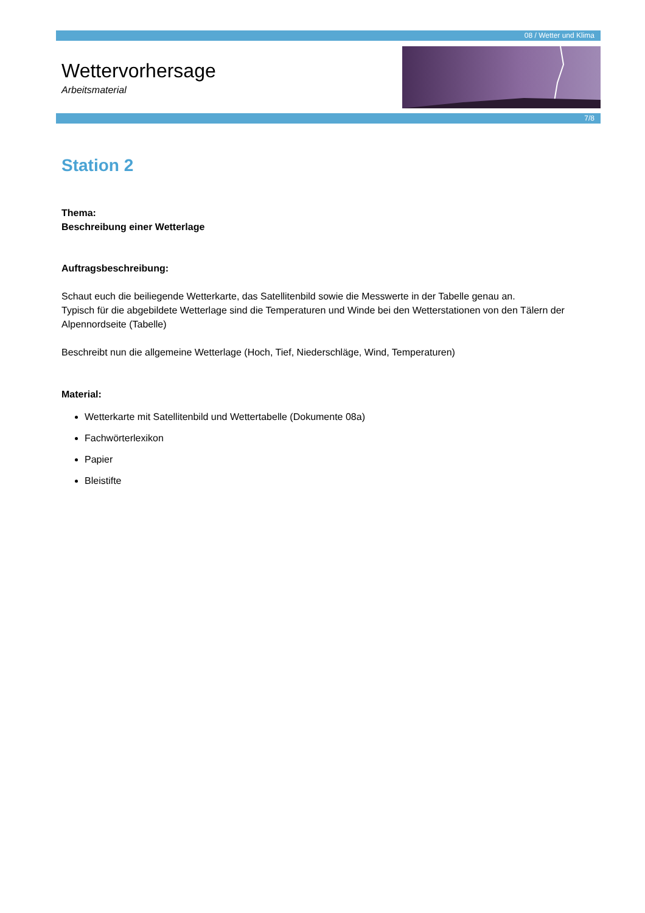08 / Wetter und Klima
7/8
Wettervorhersage
Arbeitsmaterial
Station 2
Thema:
Beschreibung einer Wetterlage
Auftragsbeschreibung:
Schaut euch die beiliegende Wetterkarte, das Satellitenbild sowie die Messwerte in der Tabelle genau an.
Typisch für die abgebildete Wetterlage sind die Temperaturen und Winde bei den Wetterstationen von den Tälern der Alpennordseite (Tabelle)
Beschreibt nun die allgemeine Wetterlage (Hoch, Tief, Niederschläge, Wind, Temperaturen)
Material:
Wetterkarte mit Satellitenbild und Wettertabelle (Dokumente 08a)
Fachwörterlexikon
Papier
Bleistifte